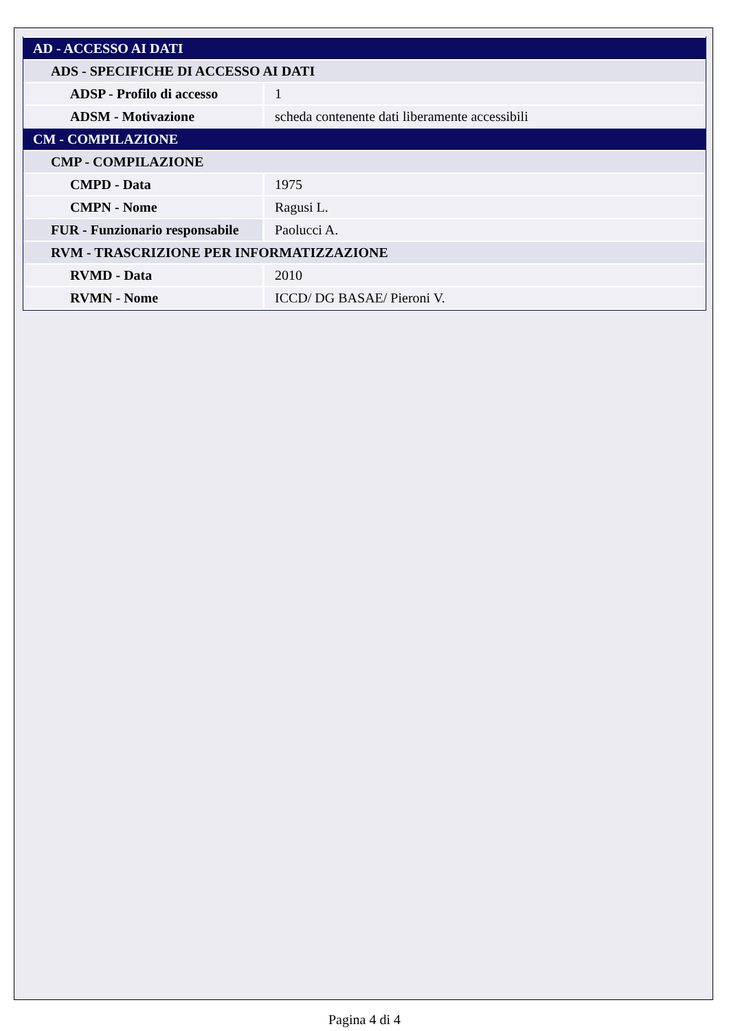| AD - ACCESSO AI DATI | |
| ADS - SPECIFICHE DI ACCESSO AI DATI | |
| ADSP - Profilo di accesso | 1 |
| ADSM - Motivazione | scheda contenente dati liberamente accessibili |
| CM - COMPILAZIONE | |
| CMP - COMPILAZIONE | |
| CMPD - Data | 1975 |
| CMPN - Nome | Ragusi L. |
| FUR - Funzionario responsabile | Paolucci A. |
| RVM - TRASCRIZIONE PER INFORMATIZZAZIONE | |
| RVMD - Data | 2010 |
| RVMN - Nome | ICCD/ DG BASAE/ Pieroni V. |
Pagina 4 di 4